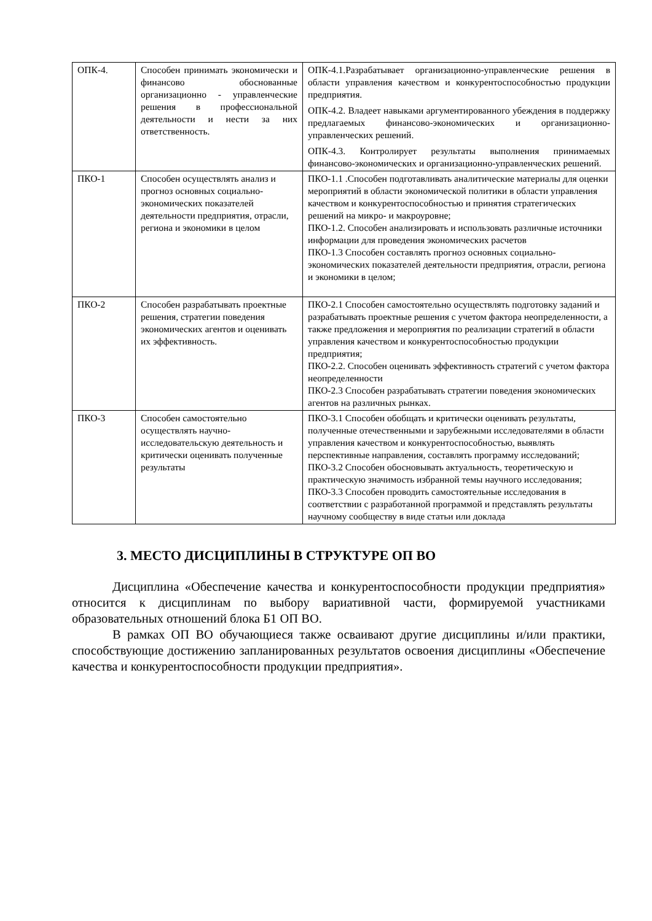| ОПК-4. | Способен принимать экономически и финансово обоснованные организационно - управленческие решения в профессиональной деятельности и нести за них ответственность. | ОПК-4.1.Разрабатывает организационно-управленческие решения в области управления качеством и конкурентоспособностью продукции предприятия. ОПК-4.2. Владеет навыками аргументированного убеждения в поддержку предлагаемых финансово-экономических и организационно-управленческих решений. ОПК-4.3. Контролирует результаты выполнения принимаемых финансово-экономических и организационно-управленческих решений. |
| ПКО-1 | Способен осуществлять анализ и прогноз основных социально-экономических показателей деятельности предприятия, отрасли, региона и экономики в целом | ПКО-1.1 .Способен подготавливать аналитические материалы для оценки мероприятий в области экономической политики в области управления качеством и конкурентоспособностью и принятия стратегических решений на микро- и макроуровне; ПКО-1.2. Способен анализировать и использовать различные источники информации для проведения экономических расчетов ПКО-1.3 Способен составлять прогноз основных социально-экономических показателей деятельности предприятия, отрасли, региона и экономики в целом; |
| ПКО-2 | Способен разрабатывать проектные решения, стратегии поведения экономических агентов и оценивать их эффективность. | ПКО-2.1 Способен самостоятельно осуществлять подготовку заданий и разрабатывать проектные решения с учетом фактора неопределенности, а также предложения и мероприятия по реализации стратегий в области управления качеством и конкурентоспособностью продукции предприятия; ПКО-2.2. Способен оценивать эффективность стратегий с учетом фактора неопределенности ПКО-2.3 Способен разрабатывать стратегии поведения экономических агентов на различных рынках. |
| ПКО-3 | Способен самостоятельно осуществлять научно-исследовательскую деятельность и критически оценивать полученные результаты | ПКО-3.1 Способен обобщать и критически оценивать результаты, полученные отечественными и зарубежными исследователями в области управления качеством и конкурентоспособностью, выявлять перспективные направления, составлять программу исследований; ПКО-3.2 Способен обосновывать актуальность, теоретическую и практическую значимость избранной темы научного исследования; ПКО-3.3 Способен проводить самостоятельные исследования в соответствии с разработанной программой и представлять результаты научному сообществу в виде статьи или доклада |
3. МЕСТО ДИСЦИПЛИНЫ В СТРУКТУРЕ ОП ВО
Дисциплина «Обеспечение качества и конкурентоспособности продукции предприятия» относится к дисциплинам по выбору вариативной части, формируемой участниками образовательных отношений блока Б1 ОП ВО.
В рамках ОП ВО обучающиеся также осваивают другие дисциплины и/или практики, способствующие достижению запланированных результатов освоения дисциплины «Обеспечение качества и конкурентоспособности продукции предприятия».